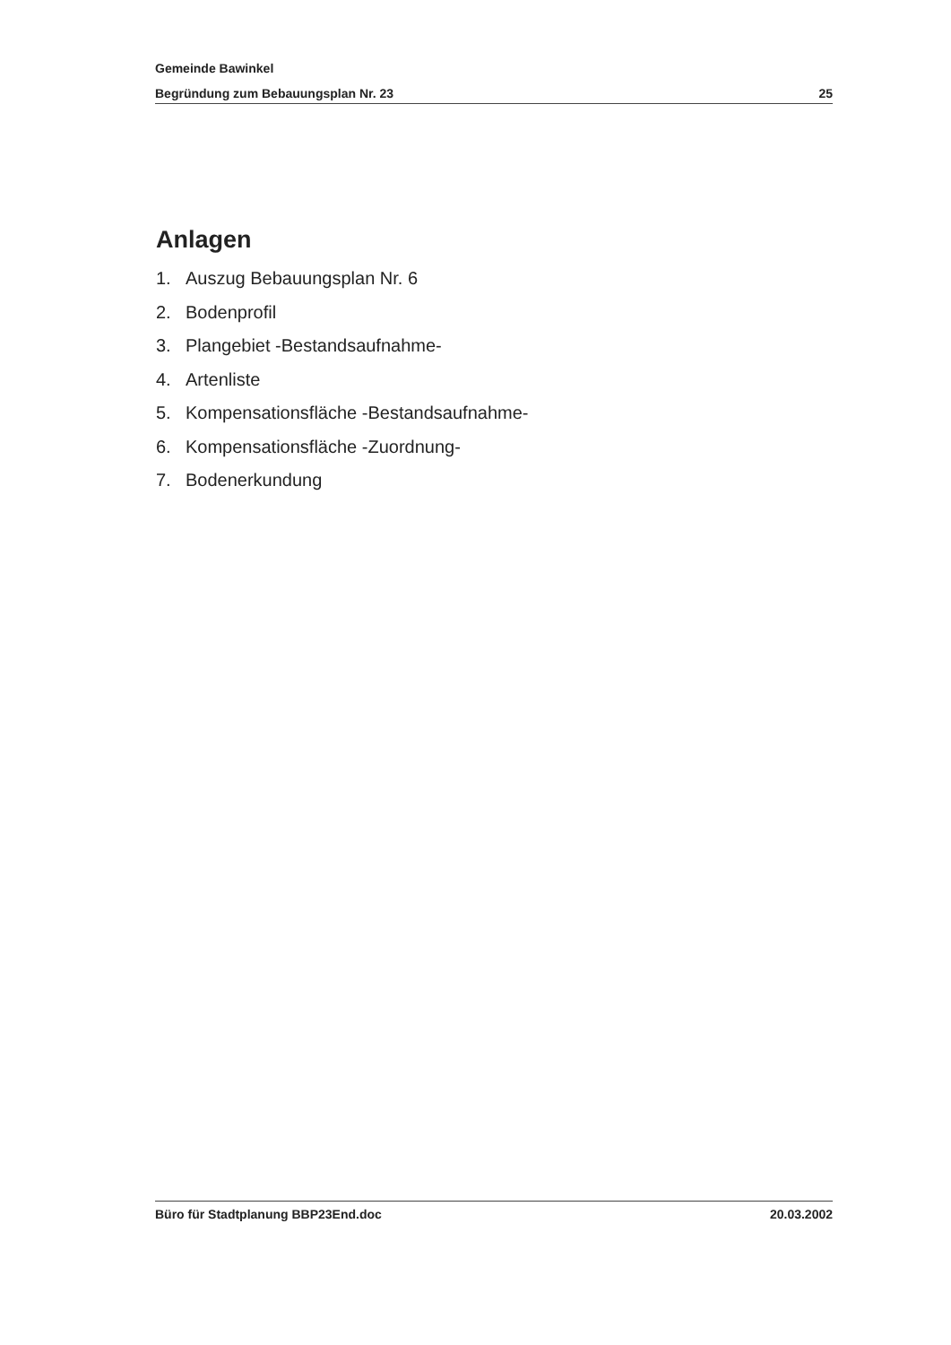Gemeinde Bawinkel
Begründung zum Bebauungsplan Nr. 23 25
Anlagen
1. Auszug Bebauungsplan Nr. 6
2. Bodenprofil
3. Plangebiet -Bestandsaufnahme-
4. Artenliste
5. Kompensationsfläche -Bestandsaufnahme-
6. Kompensationsfläche -Zuordnung-
7. Bodenerkundung
Büro für Stadtplanung BBP23End.doc 20.03.2002